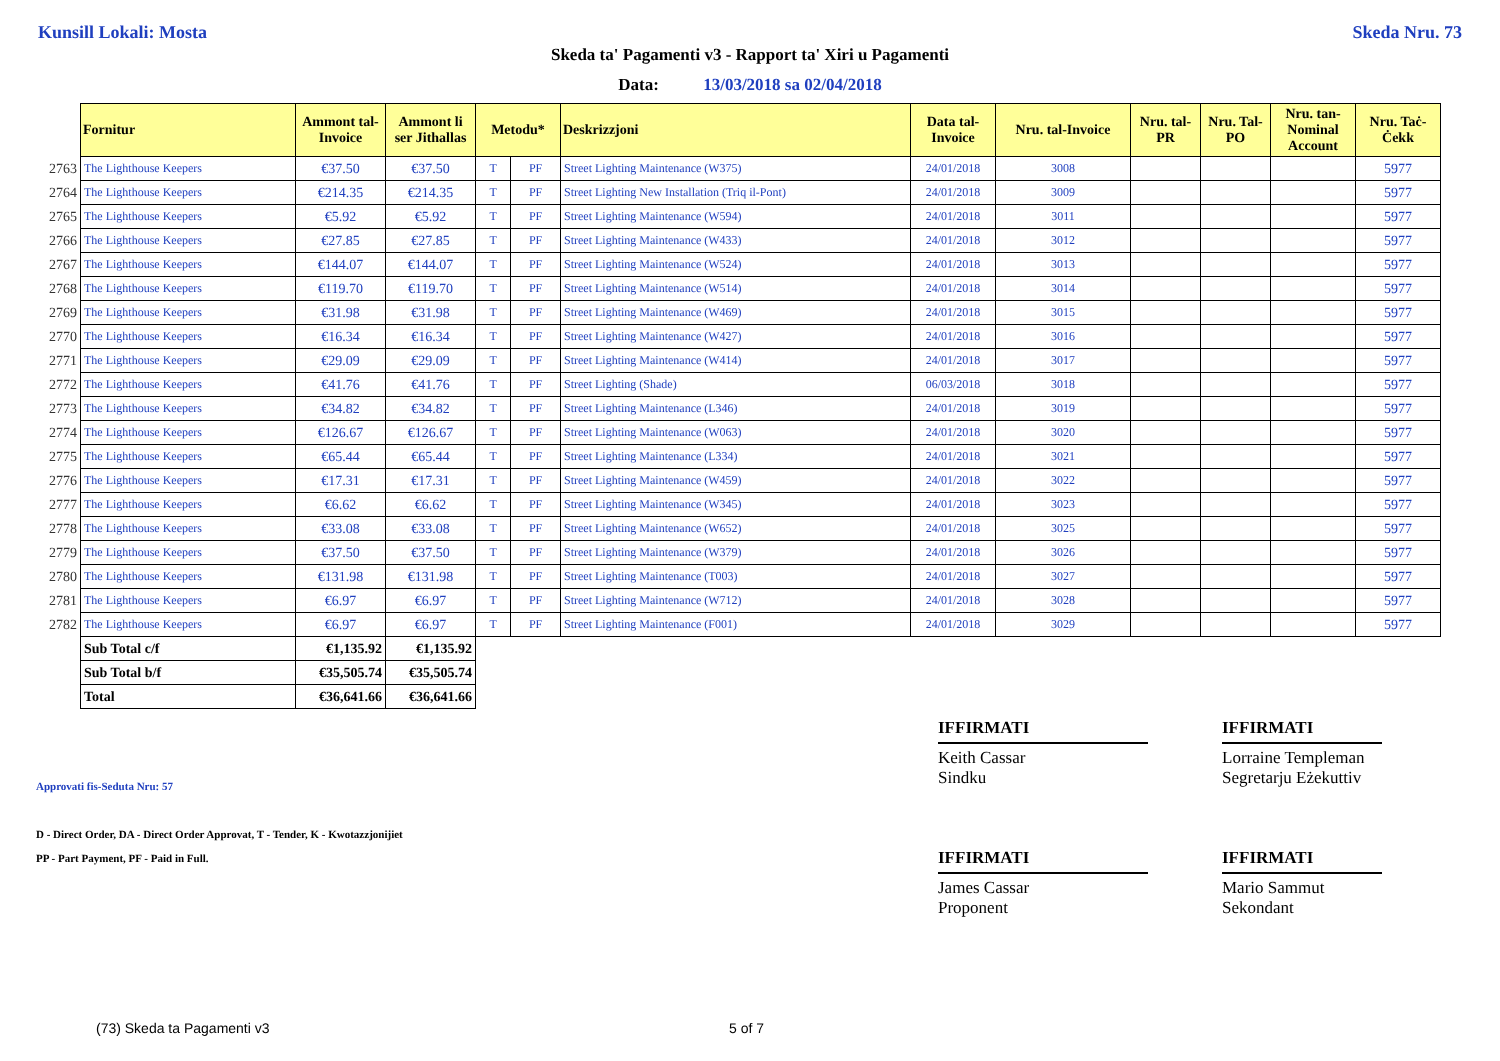Kunsill Lokali: Mosta Skeda Nru. 73
Skeda ta' Pagamenti v3 - Rapport ta' Xiri u Pagamenti
Data: 13/03/2018 sa 02/04/2018
| | Fornitur | Ammont tal-Invoice | Ammont li ser Jithallas | Metodu* | | Deskrizzjoni | Data tal-Invoice | Nru. tal-Invoice | Nru. tal-PR | Nru. Tal-PO | Nru. tan-Nominal Account | Nru. Taċ-Ċekk |
| --- | --- | --- | --- | --- | --- | --- | --- | --- | --- | --- | --- | --- |
| 2763 | The Lighthouse Keepers | €37.50 | €37.50 | T | PF | Street Lighting Maintenance (W375) | 24/01/2018 | 3008 | | | | 5977 |
| 2764 | The Lighthouse Keepers | €214.35 | €214.35 | T | PF | Street Lighting New Installation (Triq il-Pont) | 24/01/2018 | 3009 | | | | 5977 |
| 2765 | The Lighthouse Keepers | €5.92 | €5.92 | T | PF | Street Lighting Maintenance (W594) | 24/01/2018 | 3011 | | | | 5977 |
| 2766 | The Lighthouse Keepers | €27.85 | €27.85 | T | PF | Street Lighting Maintenance (W433) | 24/01/2018 | 3012 | | | | 5977 |
| 2767 | The Lighthouse Keepers | €144.07 | €144.07 | T | PF | Street Lighting Maintenance (W524) | 24/01/2018 | 3013 | | | | 5977 |
| 2768 | The Lighthouse Keepers | €119.70 | €119.70 | T | PF | Street Lighting Maintenance (W514) | 24/01/2018 | 3014 | | | | 5977 |
| 2769 | The Lighthouse Keepers | €31.98 | €31.98 | T | PF | Street Lighting Maintenance (W469) | 24/01/2018 | 3015 | | | | 5977 |
| 2770 | The Lighthouse Keepers | €16.34 | €16.34 | T | PF | Street Lighting Maintenance (W427) | 24/01/2018 | 3016 | | | | 5977 |
| 2771 | The Lighthouse Keepers | €29.09 | €29.09 | T | PF | Street Lighting Maintenance (W414) | 24/01/2018 | 3017 | | | | 5977 |
| 2772 | The Lighthouse Keepers | €41.76 | €41.76 | T | PF | Street Lighting (Shade) | 06/03/2018 | 3018 | | | | 5977 |
| 2773 | The Lighthouse Keepers | €34.82 | €34.82 | T | PF | Street Lighting Maintenance (L346) | 24/01/2018 | 3019 | | | | 5977 |
| 2774 | The Lighthouse Keepers | €126.67 | €126.67 | T | PF | Street Lighting Maintenance (W063) | 24/01/2018 | 3020 | | | | 5977 |
| 2775 | The Lighthouse Keepers | €65.44 | €65.44 | T | PF | Street Lighting Maintenance (L334) | 24/01/2018 | 3021 | | | | 5977 |
| 2776 | The Lighthouse Keepers | €17.31 | €17.31 | T | PF | Street Lighting Maintenance (W459) | 24/01/2018 | 3022 | | | | 5977 |
| 2777 | The Lighthouse Keepers | €6.62 | €6.62 | T | PF | Street Lighting Maintenance (W345) | 24/01/2018 | 3023 | | | | 5977 |
| 2778 | The Lighthouse Keepers | €33.08 | €33.08 | T | PF | Street Lighting Maintenance (W652) | 24/01/2018 | 3025 | | | | 5977 |
| 2779 | The Lighthouse Keepers | €37.50 | €37.50 | T | PF | Street Lighting Maintenance (W379) | 24/01/2018 | 3026 | | | | 5977 |
| 2780 | The Lighthouse Keepers | €131.98 | €131.98 | T | PF | Street Lighting Maintenance (T003) | 24/01/2018 | 3027 | | | | 5977 |
| 2781 | The Lighthouse Keepers | €6.97 | €6.97 | T | PF | Street Lighting Maintenance (W712) | 24/01/2018 | 3028 | | | | 5977 |
| 2782 | The Lighthouse Keepers | €6.97 | €6.97 | T | PF | Street Lighting Maintenance (F001) | 24/01/2018 | 3029 | | | | 5977 |
| | Sub Total c/f | €1,135.92 | €1,135.92 | | | | | | | | | |
| | Sub Total b/f | €35,505.74 | €35,505.74 | | | | | | | | | |
| | Total | €36,641.66 | €36,641.66 | | | | | | | | | |
IFFIRMATI
Keith Cassar
Sindku
IFFIRMATI
Lorraine Templeman
Segretarju Eżekuttiv
IFFIRMATI
James Cassar
Proponent
IFFIRMATI
Mario Sammut
Sekondant
Approvati fis-Seduta Nru: 57
D - Direct Order, DA - Direct Order Approvat, T - Tender, K - Kwotazzjonijiet
PP - Part Payment, PF - Paid in Full.
(73) Skeda ta Pagamenti v3 5 of 7